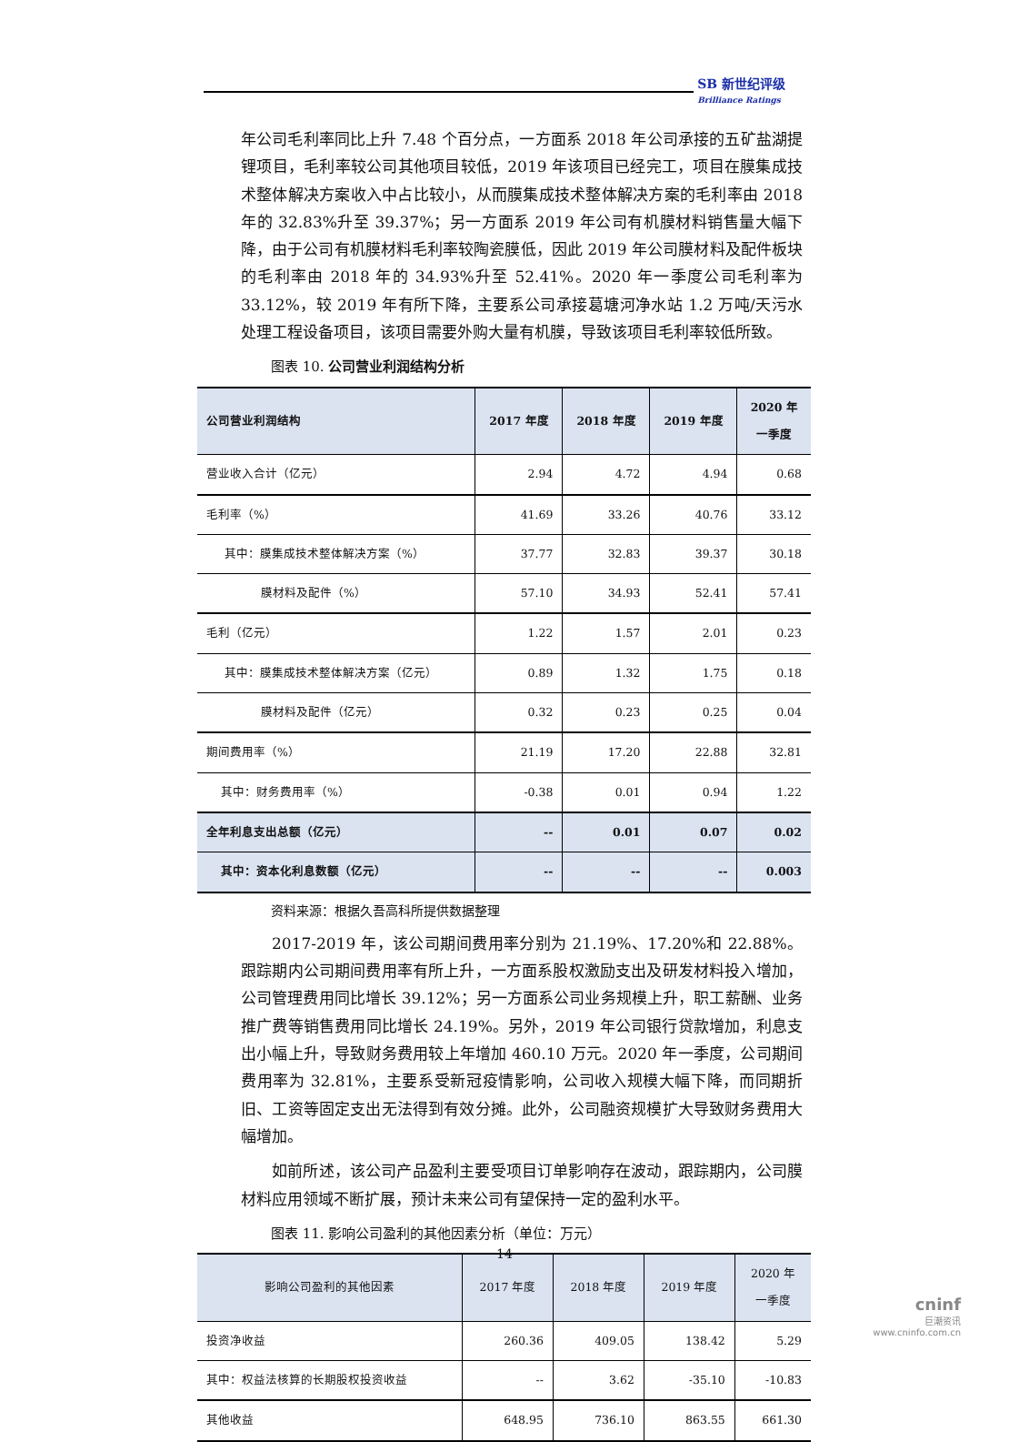SB 新世纪评级
Brilliance Ratings
年公司毛利率同比上升 7.48 个百分点，一方面系 2018 年公司承接的五矿盐湖提锂项目，毛利率较公司其他项目较低，2019 年该项目已经完工，项目在膜集成技术整体解决方案收入中占比较小，从而膜集成技术整体解决方案的毛利率由 2018 年的 32.83%升至 39.37%；另一方面系 2019 年公司有机膜材料销售量大幅下降，由于公司有机膜材料毛利率较陶瓷膜低，因此 2019 年公司膜材料及配件板块的毛利率由 2018 年的 34.93%升至 52.41%。2020 年一季度公司毛利率为 33.12%，较 2019 年有所下降，主要系公司承接葛塘河净水站 1.2 万吨/天污水处理工程设备项目，该项目需要外购大量有机膜，导致该项目毛利率较低所致。
图表 10. 公司营业利润结构分析
| 公司营业利润结构 | 2017 年度 | 2018 年度 | 2019 年度 | 2020 年 一季度 |
| --- | --- | --- | --- | --- |
| 营业收入合计（亿元） | 2.94 | 4.72 | 4.94 | 0.68 |
| 毛利率（%） | 41.69 | 33.26 | 40.76 | 33.12 |
| 其中：膜集成技术整体解决方案（%） | 37.77 | 32.83 | 39.37 | 30.18 |
| 膜材料及配件（%） | 57.10 | 34.93 | 52.41 | 57.41 |
| 毛利（亿元） | 1.22 | 1.57 | 2.01 | 0.23 |
| 其中：膜集成技术整体解决方案（亿元） | 0.89 | 1.32 | 1.75 | 0.18 |
| 膜材料及配件（亿元） | 0.32 | 0.23 | 0.25 | 0.04 |
| 期间费用率（%） | 21.19 | 17.20 | 22.88 | 32.81 |
| 其中：财务费用率（%） | -0.38 | 0.01 | 0.94 | 1.22 |
| 全年利息支出总额（亿元） | -- | 0.01 | 0.07 | 0.02 |
| 其中：资本化利息数额（亿元） | -- | -- | -- | 0.003 |
资料来源：根据久吾高科所提供数据整理
2017-2019 年，该公司期间费用率分别为 21.19%、17.20%和 22.88%。跟踪期内公司期间费用率有所上升，一方面系股权激励支出及研发材料投入增加，公司管理费用同比增长 39.12%；另一方面系公司业务规模上升，职工薪酬、业务推广费等销售费用同比增长 24.19%。另外，2019 年公司银行贷款增加，利息支出小幅上升，导致财务费用较上年增加 460.10 万元。2020 年一季度，公司期间费用率为 32.81%，主要系受新冠疫情影响，公司收入规模大幅下降，而同期折旧、工资等固定支出无法得到有效分摊。此外，公司融资规模扩大导致财务费用大幅增加。
如前所述，该公司产品盈利主要受项目订单影响存在波动，跟踪期内，公司膜材料应用领域不断扩展，预计未来公司有望保持一定的盈利水平。
图表 11. 影响公司盈利的其他因素分析（单位：万元）
| 影响公司盈利的其他因素 | 2017 年度 | 2018 年度 | 2019 年度 | 2020 年 一季度 |
| --- | --- | --- | --- | --- |
| 投资净收益 | 260.36 | 409.05 | 138.42 | 5.29 |
| 其中：权益法核算的长期股权投资收益 | -- | 3.62 | -35.10 | -10.83 |
| 其他收益 | 648.95 | 736.10 | 863.55 | 661.30 |
14
cninf
巨潮资讯
www.cninfo.com.cn